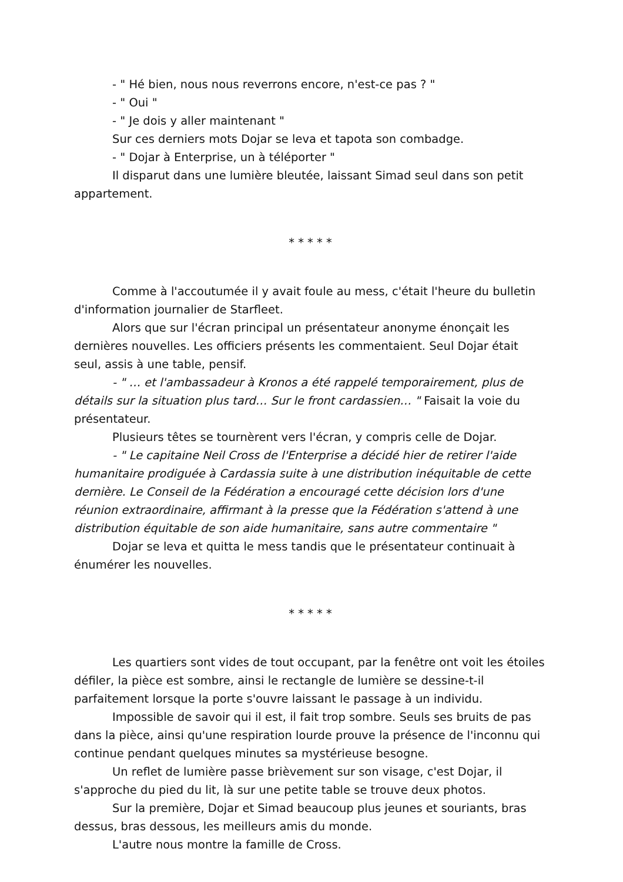- " Hé bien, nous nous reverrons encore, n'est-ce pas ? "
- " Oui "
- " Je dois y aller maintenant "
Sur ces derniers mots Dojar se leva et tapota son combadge.
- " Dojar à Enterprise, un à téléporter "
Il disparut dans une lumière bleutée, laissant Simad seul dans son petit appartement.
* * * * *
Comme à l'accoutumée il y avait foule au mess, c'était l'heure du bulletin d'information journalier de Starfleet.
Alors que sur l'écran principal un présentateur anonyme énonçait les dernières nouvelles. Les officiers présents les commentaient. Seul Dojar était seul, assis à une table, pensif.
- " … et l'ambassadeur à Kronos a été rappelé temporairement, plus de détails sur la situation plus tard… Sur le front cardassien… " Faisait la voie du présentateur.
Plusieurs têtes se tournèrent vers l'écran, y compris celle de Dojar.
- " Le capitaine Neil Cross de l'Enterprise a décidé hier de retirer l'aide humanitaire prodiguée à Cardassia suite à une distribution inéquitable de cette dernière. Le Conseil de la Fédération a encouragé cette décision lors d'une réunion extraordinaire, affirmant à la presse que la Fédération s'attend à une distribution équitable de son aide humanitaire, sans autre commentaire "
Dojar se leva et quitta le mess tandis que le présentateur continuait à énumérer les nouvelles.
* * * * *
Les quartiers sont vides de tout occupant, par la fenêtre ont voit les étoiles défiler, la pièce est sombre, ainsi le rectangle de lumière se dessine-t-il parfaitement lorsque la porte s'ouvre laissant le passage à un individu.
Impossible de savoir qui il est, il fait trop sombre. Seuls ses bruits de pas dans la pièce, ainsi qu'une respiration lourde prouve la présence de l'inconnu qui continue pendant quelques minutes sa mystérieuse besogne.
Un reflet de lumière passe brièvement sur son visage, c'est Dojar, il s'approche du pied du lit, là sur une petite table se trouve deux photos.
Sur la première, Dojar et Simad beaucoup plus jeunes et souriants, bras dessus, bras dessous, les meilleurs amis du monde.
L'autre nous montre la famille de Cross.